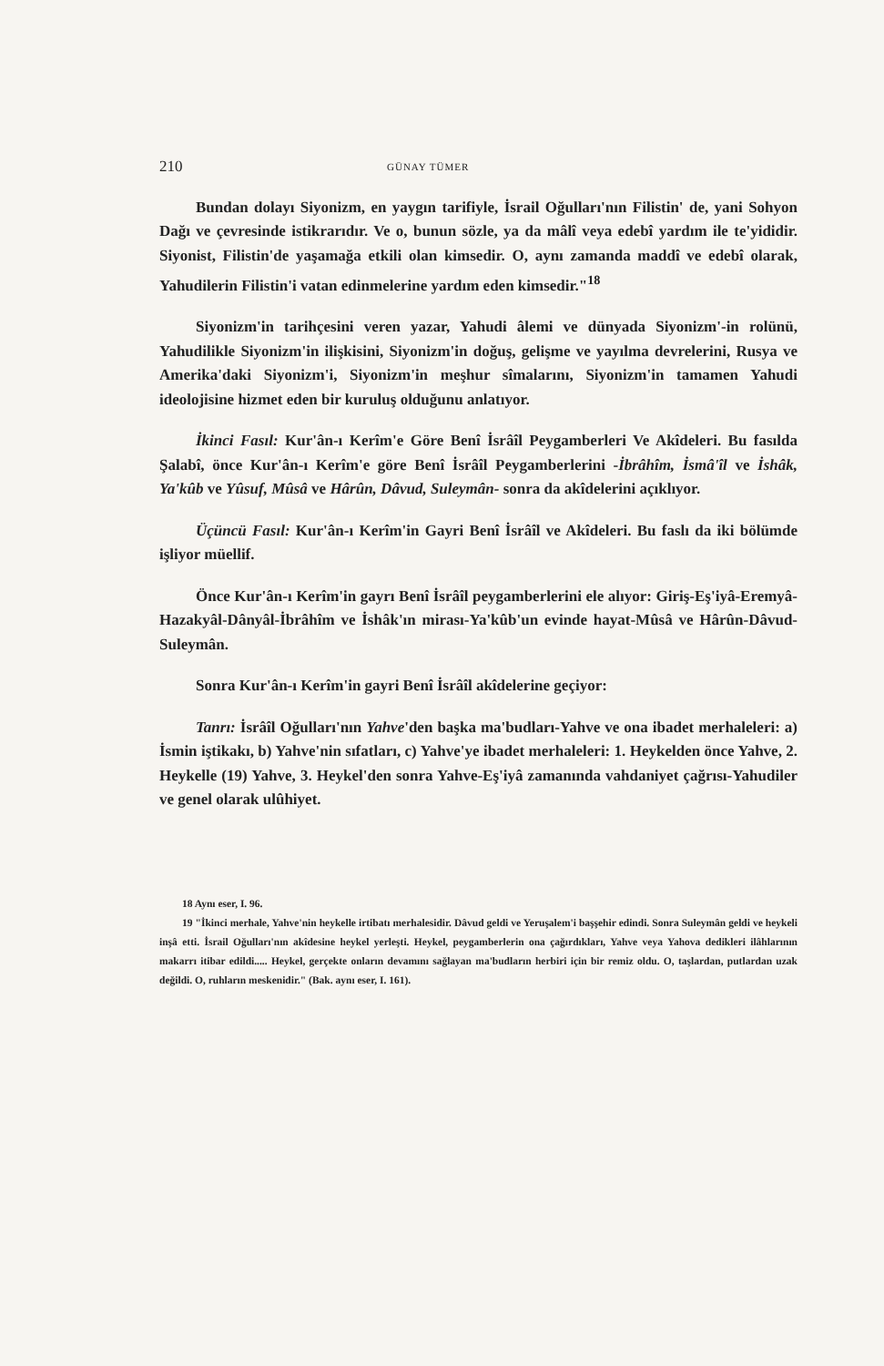210 GÜNAY TÜMER
Bundan dolayı Siyonizm, en yaygın tarifiyle, İsrail Oğulları'nın Filistin' de, yani Sohyon Dağı ve çevresinde istikrarıdır. Ve o, bunun sözle, ya da mâlî veya edebî yardım ile te'yididir. Siyonist, Filistin'de yaşamağa etkili olan kimsedir. O, aynı zamanda maddî ve edebî olarak, Yahudilerin Filistin'i vatan edinmelerine yardım eden kimsedir."<sup>18</sup>
Siyonizm'in tarihçesini veren yazar, Yahudi âlemi ve dünyada Siyonizm'-in rolünü, Yahudilikle Siyonizm'in ilişkisini, Siyonizm'in doğuş, gelişme ve yayılma devrelerini, Rusya ve Amerika'daki Siyonizm'i, Siyonizm'in meşhur sîmalarını, Siyonizm'in tamamen Yahudi ideolojisine hizmet eden bir kuruluş olduğunu anlatıyor.
İkinci Fasıl: Kur'ân-ı Kerîm'e Göre Benî İsrâîl Peygamberleri Ve Akîdeleri. Bu fasılda Şalabî, önce Kur'ân-ı Kerîm'e göre Benî İsrâîl Peygamberlerini -İbrâhîm, İsmâ'îl ve İshâk, Ya'kûb ve Yûsuf, Mûsâ ve Hârûn, Dâvud, Suleymân- sonra da akîdelerini açıklıyor.
Üçüncü Fasıl: Kur'ân-ı Kerîm'in Gayri Benî İsrâîl ve Akîdeleri. Bu faslı da iki bölümde işliyor müellif.
Önce Kur'ân-ı Kerîm'in gayrı Benî İsrâîl peygamberlerini ele alıyor: Giriş-Eş'iyâ-Eremyâ-Hazakyâl-Dânyâl-İbrâhîm ve İshâk'ın mirası-Ya'kûb'un evinde hayat-Mûsâ ve Hârûn-Dâvud-Suleymân.
Sonra Kur'ân-ı Kerîm'in gayri Benî İsrâîl akîdelerine geçiyor:
Tanrı: İsrâîl Oğulları'nın Yahve'den başka ma'budları-Yahve ve ona ibadet merhaleleri: a) İsmin iştikakı, b) Yahve'nin sıfatları, c) Yahve'ye ibadet merhaleleri: 1. Heykelden önce Yahve, 2. Heykelle (19) Yahve, 3. Heykel'den sonra Yahve-Eş'iyâ zamanında vahdaniyet çağrısı-Yahudiler ve genel olarak ulûhiyet.
18 Aynı eser, I. 96.
19 "İkinci merhale, Yahve'nin heykelle irtibatı merhalesidir. Dâvud geldi ve Yeruşalem'i başşehir edindi. Sonra Suleymân geldi ve heykeli inşâ etti. İsrail Oğulları'nın akîdesine heykel yerleşti. Heykel, peygamberlerin ona çağırdıkları, Yahve veya Yahova dedikleri ilâhlarının makarrı itibar edildi..... Heykel, gerçekte onların devamını sağlayan ma'budların herbiri için bir remiz oldu. O, taşlardan, putlardan uzak değildi. O, ruhların meskenidir." (Bak. aynı eser, I. 161).